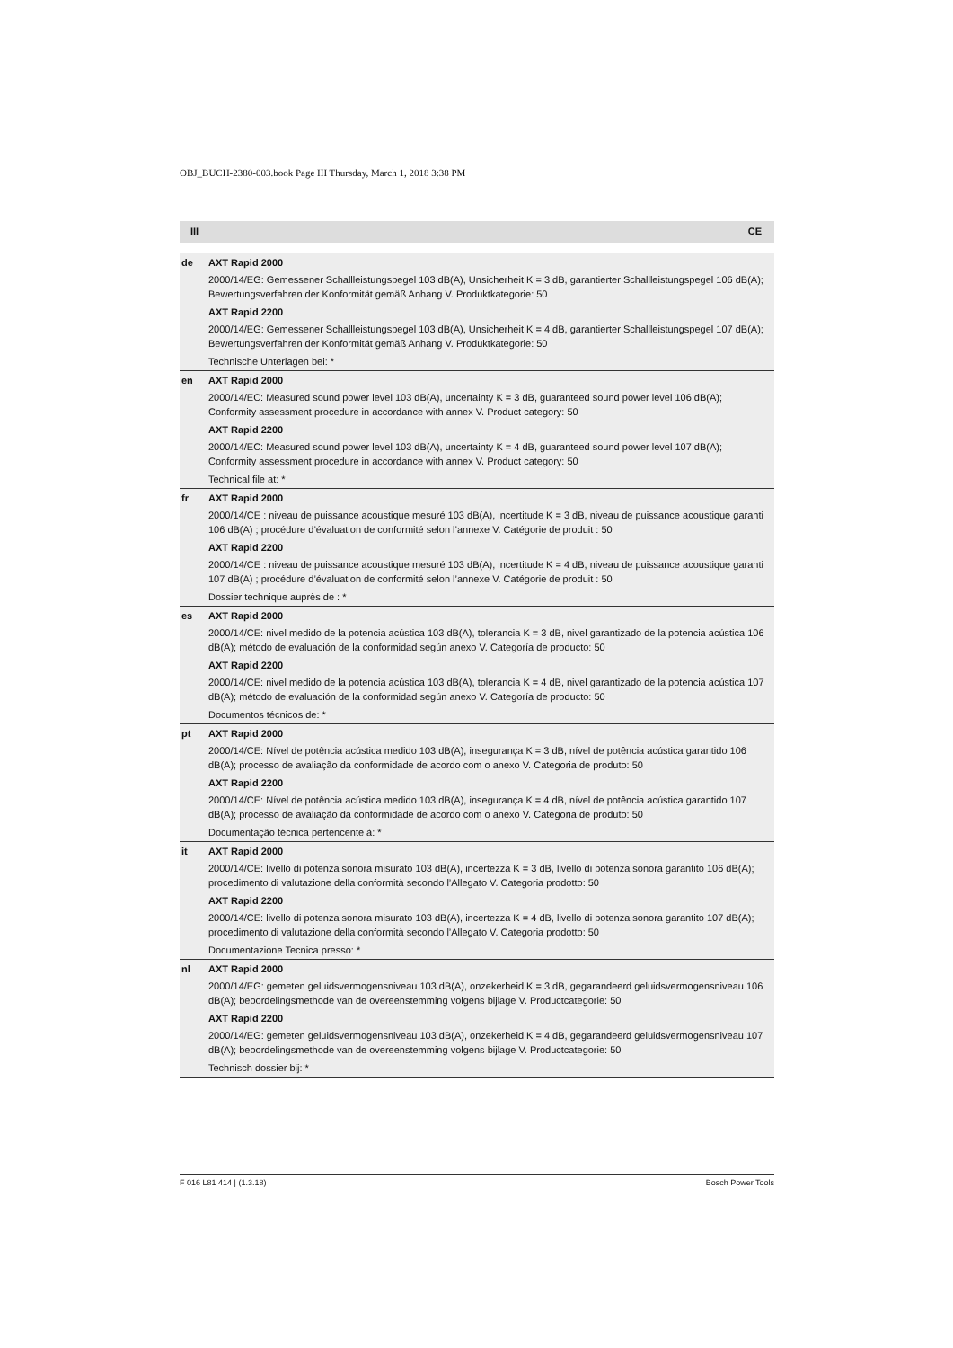OBJ_BUCH-2380-003.book Page III Thursday, March 1, 2018 3:38 PM
III CE
| de | AXT Rapid 2000 2000/14/EG: Gemessener Schallleistungspegel 103 dB(A), Unsicherheit K = 3 dB, garantierter Schallleistungspegel 106 dB(A); Bewertungsverfahren der Konformität gemäß Anhang V. Produktkategorie: 50 AXT Rapid 2200 2000/14/EG: Gemessener Schallleistungspegel 103 dB(A), Unsicherheit K = 4 dB, garantierter Schallleistungspegel 107 dB(A); Bewertungsverfahren der Konformität gemäß Anhang V. Produktkategorie: 50 Technische Unterlagen bei: * |
| en | AXT Rapid 2000 2000/14/EC: Measured sound power level 103 dB(A), uncertainty K = 3 dB, guaranteed sound power level 106 dB(A); Conformity assessment procedure in accordance with annex V. Product category: 50 AXT Rapid 2200 2000/14/EC: Measured sound power level 103 dB(A), uncertainty K = 4 dB, guaranteed sound power level 107 dB(A); Conformity assessment procedure in accordance with annex V. Product category: 50 Technical file at: * |
| fr | AXT Rapid 2000 2000/14/CE : niveau de puissance acoustique mesuré 103 dB(A), incertitude K = 3 dB, niveau de puissance acoustique garanti 106 dB(A) ; procédure d’évaluation de conformité selon l’annexe V. Catégorie de produit : 50 AXT Rapid 2200 2000/14/CE : niveau de puissance acoustique mesuré 103 dB(A), incertitude K = 4 dB, niveau de puissance acoustique garanti 107 dB(A) ; procédure d’évaluation de conformité selon l’annexe V. Catégorie de produit : 50 Dossier technique auprès de : * |
| es | AXT Rapid 2000 2000/14/CE: nivel medido de la potencia acústica 103 dB(A), tolerancia K = 3 dB, nivel garantizado de la potencia acústica 106 dB(A); método de evaluación de la conformidad según anexo V. Categoría de producto: 50 AXT Rapid 2200 2000/14/CE: nivel medido de la potencia acústica 103 dB(A), tolerancia K = 4 dB, nivel garantizado de la potencia acústica 107 dB(A); método de evaluación de la conformidad según anexo V. Categoría de producto: 50 Documentos técnicos de: * |
| pt | AXT Rapid 2000 2000/14/CE: Nível de potência acústica medido 103 dB(A), insegurança K = 3 dB, nível de potência acústica garantido 106 dB(A); processo de avaliação da conformidade de acordo com o anexo V. Categoria de produto: 50 AXT Rapid 2200 2000/14/CE: Nível de potência acústica medido 103 dB(A), insegurança K = 4 dB, nível de potência acústica garantido 107 dB(A); processo de avaliação da conformidade de acordo com o anexo V. Categoria de produto: 50 Documentação técnica pertencente à: * |
| it | AXT Rapid 2000 2000/14/CE: livello di potenza sonora misurato 103 dB(A), incertezza K = 3 dB, livello di potenza sonora garantito 106 dB(A); procedimento di valutazione della conformità secondo l’Allegato V. Categoria prodotto: 50 AXT Rapid 2200 2000/14/CE: livello di potenza sonora misurato 103 dB(A), incertezza K = 4 dB, livello di potenza sonora garantito 107 dB(A); procedimento di valutazione della conformità secondo l’Allegato V. Categoria prodotto: 50 Documentazione Tecnica presso: * |
| nl | AXT Rapid 2000 2000/14/EG: gemeten geluidsvermogensniveau 103 dB(A), onzekerheid K = 3 dB, gegarandeerd geluidsvermogensniveau 106 dB(A); beoordelingsmethode van de overeenstemming volgens bijlage V. Productcategorie: 50 AXT Rapid 2200 2000/14/EG: gemeten geluidsvermogensniveau 103 dB(A), onzekerheid K = 4 dB, gegarandeerd geluidsvermogensniveau 107 dB(A); beoordelingsmethode van de overeenstemming volgens bijlage V. Productcategorie: 50 Technisch dossier bij: * |
F 016 L81 414 | (1.3.18) Bosch Power Tools